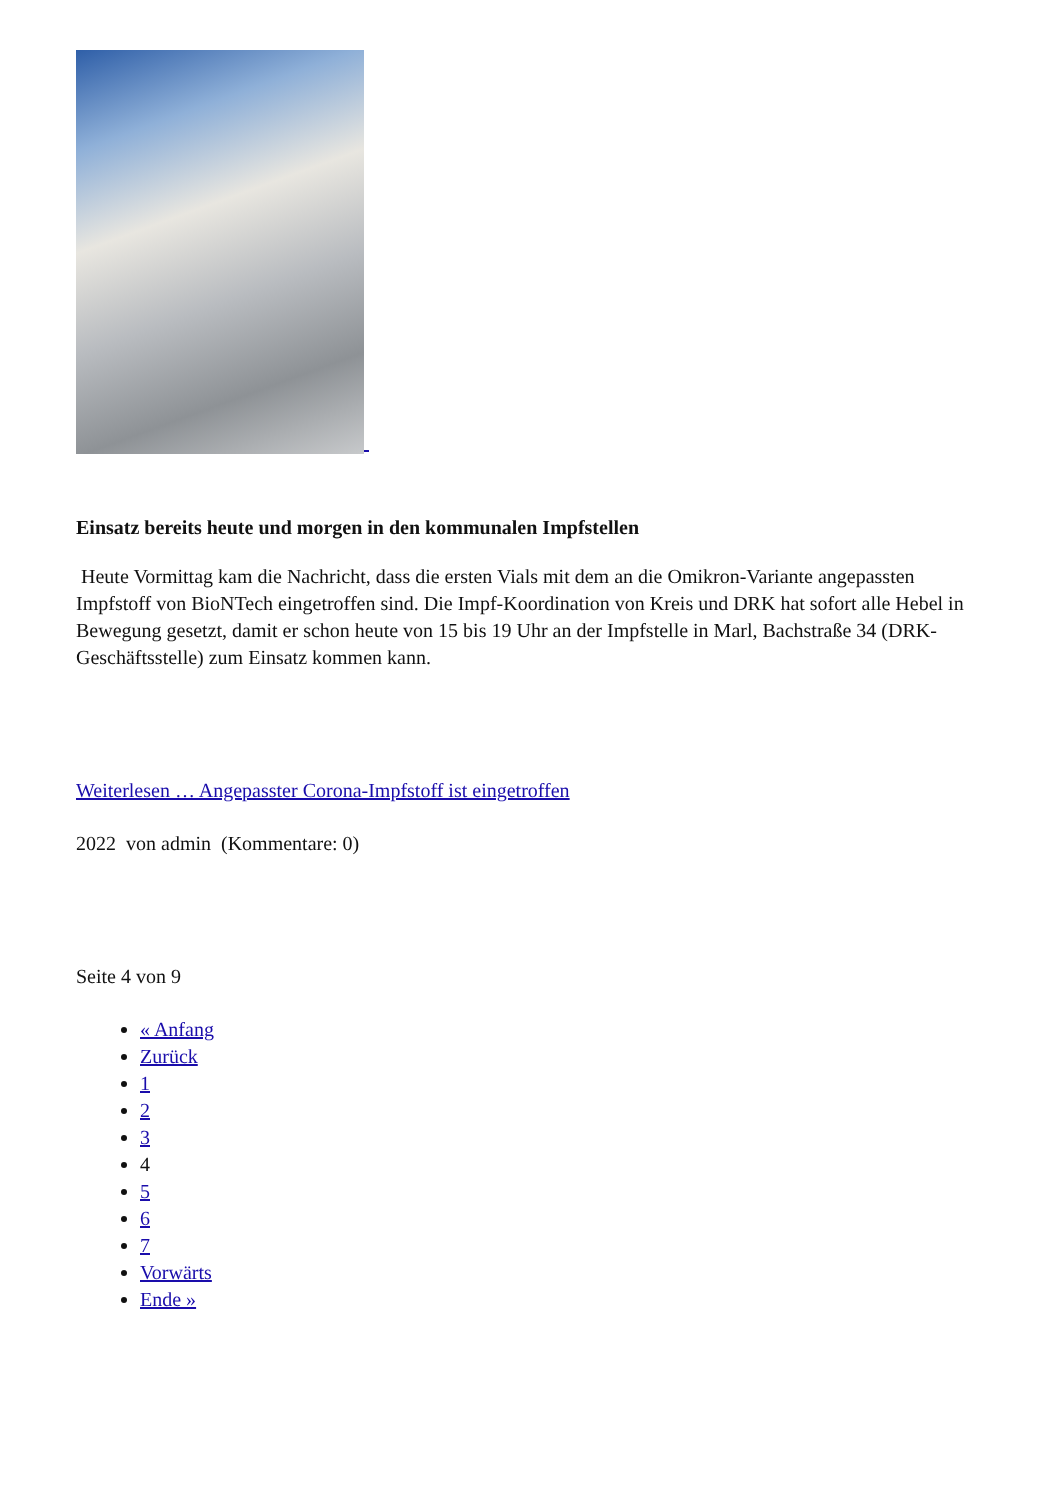Einsatz bereits heute und morgen in den kommunalen Impfstellen
Heute Vormittag kam die Nachricht, dass die ersten Vials mit dem an die Omikron-Variante angepassten Impfstoff von BioNTech eingetroffen sind. Die Impf-Koordination von Kreis und DRK hat sofort alle Hebel in Bewegung gesetzt, damit er schon heute von 15 bis 19 Uhr an der Impfstelle in Marl, Bachstraße 34 (DRK-Geschäftsstelle) zum Einsatz kommen kann.
Weiterlesen … Angepasster Corona-Impfstoff ist eingetroffen
2022 von admin (Kommentare: 0)
Seite 4 von 9
« Anfang
Zurück
1
2
3
4
5
6
7
Vorwärts
Ende »